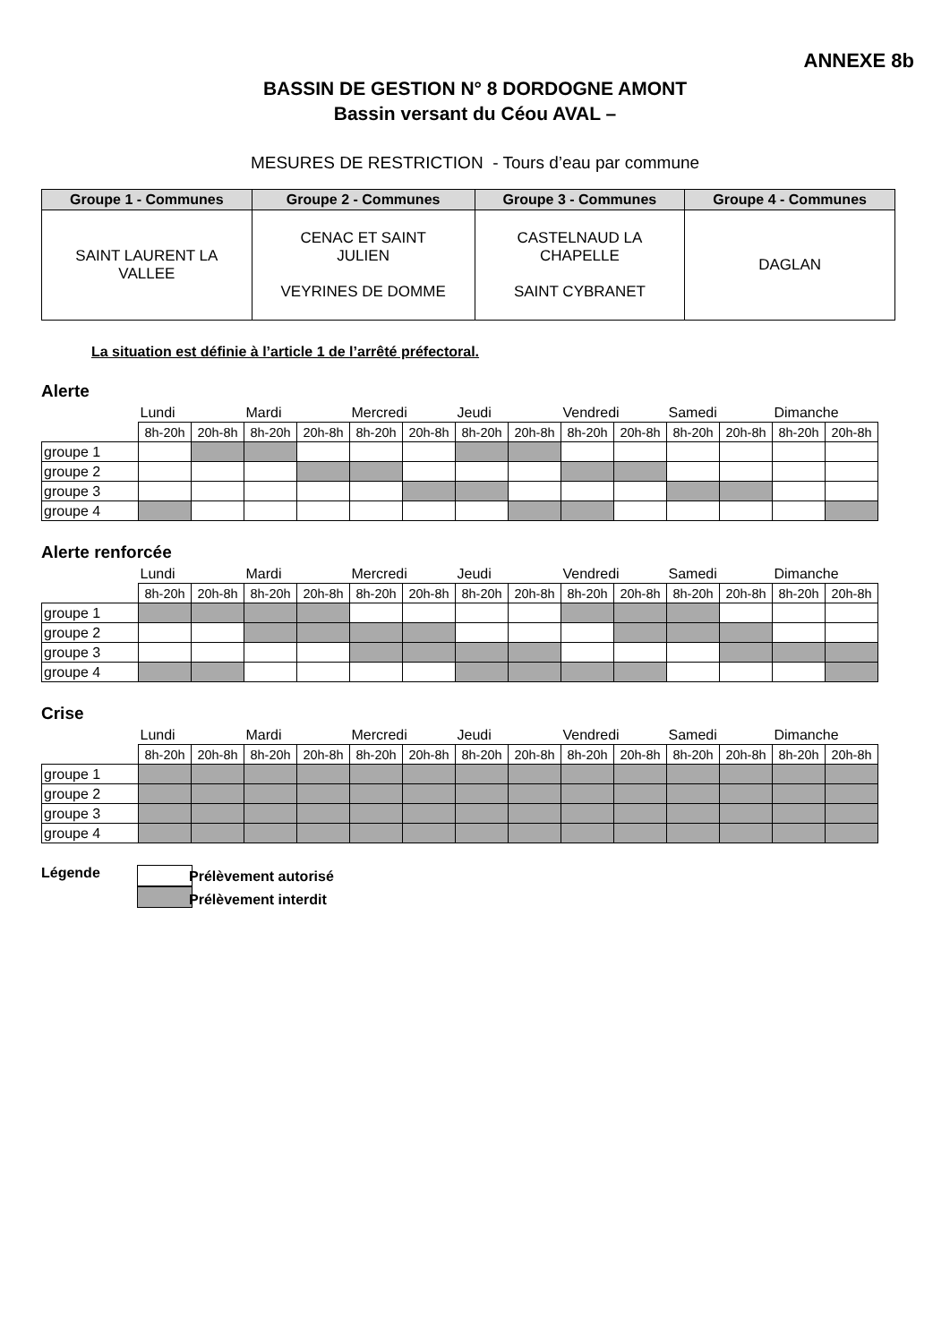ANNEXE 8b
BASSIN DE GESTION N° 8 DORDOGNE AMONT
Bassin versant du Céou AVAL –
MESURES DE RESTRICTION - Tours d’eau par commune
| Groupe 1 - Communes | Groupe 2 - Communes | Groupe 3 - Communes | Groupe 4 - Communes |
| --- | --- | --- | --- |
| SAINT LAURENT LA VALLEE | CENAC ET SAINT JULIEN VEYRINES DE DOMME | CASTELNAUD LA CHAPELLE SAINT CYBRANET | DAGLAN |
La situation est définie à l’article 1 de l’arrêté préfectoral.
Alerte
| | Lundi | | Mardi | | Mercredi | | Jeudi | | Vendredi | | Samedi | | Dimanche | |
| --- | --- | --- | --- | --- | --- | --- | --- | --- | --- | --- | --- | --- | --- | --- |
| | 8h-20h | 20h-8h | 8h-20h | 20h-8h | 8h-20h | 20h-8h | 8h-20h | 20h-8h | 8h-20h | 20h-8h | 8h-20h | 20h-8h | 8h-20h | 20h-8h |
| groupe 1 | | | | | | | | | | | | | | |
| groupe 2 | | | | | | | | | | | | | | |
| groupe 3 | | | | | | | | | | | | | | |
| groupe 4 | | | | | | | | | | | | | | |
Alerte renforcée
| | Lundi | | Mardi | | Mercredi | | Jeudi | | Vendredi | | Samedi | | Dimanche | |
| --- | --- | --- | --- | --- | --- | --- | --- | --- | --- | --- | --- | --- | --- | --- |
| | 8h-20h | 20h-8h | 8h-20h | 20h-8h | 8h-20h | 20h-8h | 8h-20h | 20h-8h | 8h-20h | 20h-8h | 8h-20h | 20h-8h | 8h-20h | 20h-8h |
| groupe 1 | | | | | | | | | | | | | | |
| groupe 2 | | | | | | | | | | | | | | |
| groupe 3 | | | | | | | | | | | | | | |
| groupe 4 | | | | | | | | | | | | | | |
Crise
| | Lundi | | Mardi | | Mercredi | | Jeudi | | Vendredi | | Samedi | | Dimanche | |
| --- | --- | --- | --- | --- | --- | --- | --- | --- | --- | --- | --- | --- | --- | --- |
| | 8h-20h | 20h-8h | 8h-20h | 20h-8h | 8h-20h | 20h-8h | 8h-20h | 20h-8h | 8h-20h | 20h-8h | 8h-20h | 20h-8h | 8h-20h | 20h-8h |
| groupe 1 | | | | | | | | | | | | | | |
| groupe 2 | | | | | | | | | | | | | | |
| groupe 3 | | | | | | | | | | | | | | |
| groupe 4 | | | | | | | | | | | | | | |
Légende
Prélèvement autorisé
Prélèvement interdit